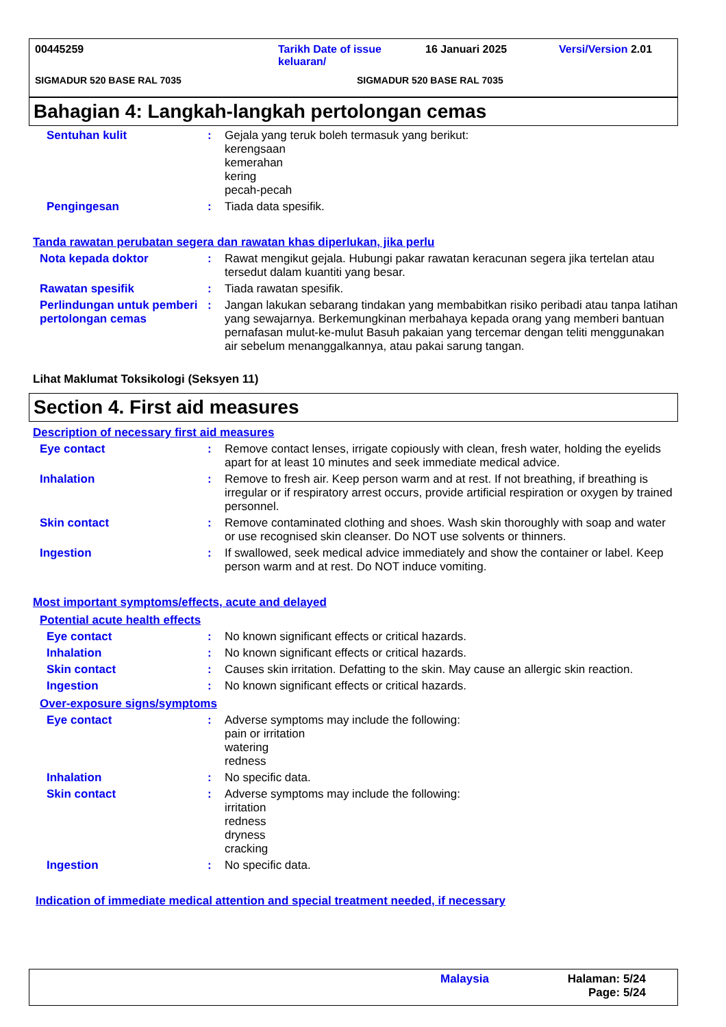00445259 Tarikh Date of issue keluaran/ 16 Januari 2025 Versi/Version 2.01
SIGMADUR 520 BASE RAL 7035 SIGMADUR 520 BASE RAL 7035
Bahagian 4: Langkah-langkah pertolongan cemas
Sentuhan kulit : Gejala yang teruk boleh termasuk yang berikut:
kerengsaan
kemerahan
kering
pecah-pecah
Pengingesan : Tiada data spesifik.
Tanda rawatan perubatan segera dan rawatan khas diperlukan, jika perlu
Nota kepada doktor : Rawat mengikut gejala. Hubungi pakar rawatan keracunan segera jika tertelan atau tersedut dalam kuantiti yang besar.
Rawatan spesifik : Tiada rawatan spesifik.
Perlindungan untuk pemberi pertolongan cemas
: Jangan lakukan sebarang tindakan yang membabitkan risiko peribadi atau tanpa latihan yang sewajarnya. Berkemungkinan merbahaya kepada orang yang memberi bantuan pernafasan mulut-ke-mulut Basuh pakaian yang tercemar dengan teliti menggunakan air sebelum menanggalkannya, atau pakai sarung tangan.
Lihat Maklumat Toksikologi (Seksyen 11)
Section 4. First aid measures
Description of necessary first aid measures
Eye contact : Remove contact lenses, irrigate copiously with clean, fresh water, holding the eyelids apart for at least 10 minutes and seek immediate medical advice.
Inhalation : Remove to fresh air. Keep person warm and at rest. If not breathing, if breathing is irregular or if respiratory arrest occurs, provide artificial respiration or oxygen by trained personnel.
Skin contact : Remove contaminated clothing and shoes. Wash skin thoroughly with soap and water or use recognised skin cleanser. Do NOT use solvents or thinners.
Ingestion : If swallowed, seek medical advice immediately and show the container or label. Keep person warm and at rest. Do NOT induce vomiting.
Most important symptoms/effects, acute and delayed
Potential acute health effects
Eye contact : No known significant effects or critical hazards.
Inhalation : No known significant effects or critical hazards.
Skin contact : Causes skin irritation. Defatting to the skin. May cause an allergic skin reaction.
Ingestion : No known significant effects or critical hazards.
Over-exposure signs/symptoms
Eye contact : Adverse symptoms may include the following:
pain or irritation
watering
redness
Inhalation : No specific data.
Skin contact : Adverse symptoms may include the following:
irritation
redness
dryness
cracking
Ingestion : No specific data.
Indication of immediate medical attention and special treatment needed, if necessary
Malaysia Halaman: 5/24
Page: 5/24